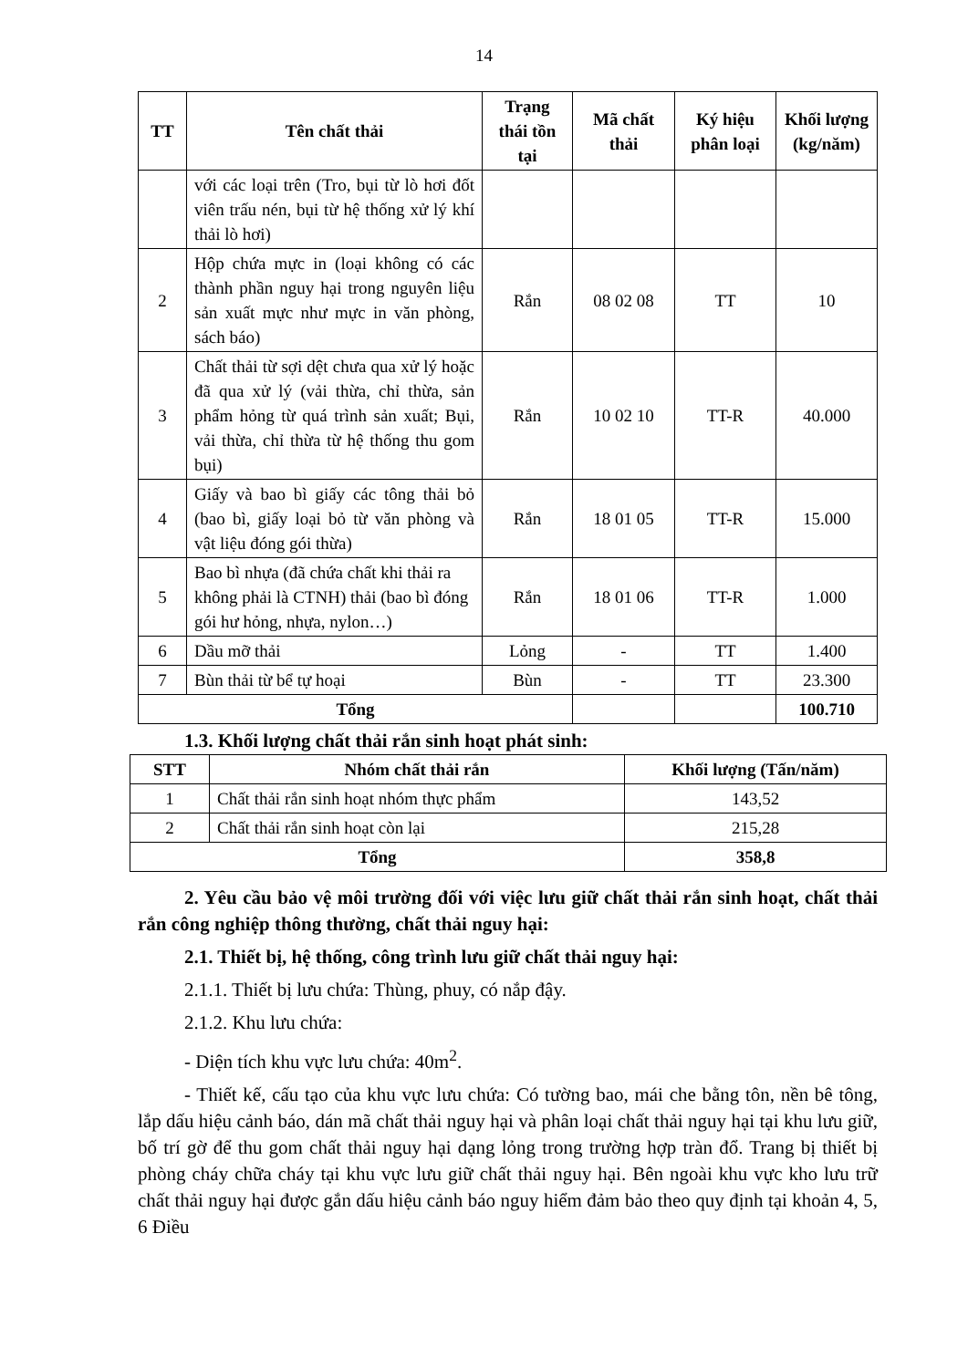14
| TT | Tên chất thải | Trạng thái tồn tại | Mã chất thải | Ký hiệu phân loại | Khối lượng (kg/năm) |
| --- | --- | --- | --- | --- | --- |
| | với các loại trên (Tro, bụi từ lò hơi đốt viên trấu nén, bụi từ hệ thống xử lý khí thải lò hơi) | | | | |
| 2 | Hộp chứa mực in (loại không có các thành phần nguy hại trong nguyên liệu sản xuất mực như mực in văn phòng, sách báo) | Rắn | 08 02 08 | TT | 10 |
| 3 | Chất thải từ sợi dệt chưa qua xử lý hoặc đã qua xử lý (vải thừa, chỉ thừa, sản phẩm hỏng từ quá trình sản xuất; Bụi, vải thừa, chỉ thừa từ hệ thống thu gom bụi) | Rắn | 10 02 10 | TT-R | 40.000 |
| 4 | Giấy và bao bì giấy các tông thải bỏ (bao bì, giấy loại bỏ từ văn phòng và vật liệu đóng gói thừa) | Rắn | 18 01 05 | TT-R | 15.000 |
| 5 | Bao bì nhựa (đã chứa chất khi thải ra không phải là CTNH) thải (bao bì đóng gói hư hỏng, nhựa, nylon…) | Rắn | 18 01 06 | TT-R | 1.000 |
| 6 | Dầu mỡ thải | Lỏng | - | TT | 1.400 |
| 7 | Bùn thải từ bể tự hoại | Bùn | - | TT | 23.300 |
| Tổng | | | | | 100.710 |
1.3. Khối lượng chất thải rắn sinh hoạt phát sinh:
| STT | Nhóm chất thải rắn | Khối lượng (Tấn/năm) |
| --- | --- | --- |
| 1 | Chất thải rắn sinh hoạt nhóm thực phẩm | 143,52 |
| 2 | Chất thải rắn sinh hoạt còn lại | 215,28 |
| Tổng | | 358,8 |
2. Yêu cầu bảo vệ môi trường đối với việc lưu giữ chất thải rắn sinh hoạt, chất thải rắn công nghiệp thông thường, chất thải nguy hại:
2.1. Thiết bị, hệ thống, công trình lưu giữ chất thải nguy hại:
2.1.1. Thiết bị lưu chứa: Thùng, phuy, có nắp đậy.
2.1.2. Khu lưu chứa:
- Diện tích khu vực lưu chứa: 40m<sup>2</sup>.
- Thiết kế, cấu tạo của khu vực lưu chứa: Có tường bao, mái che bằng tôn, nền bê tông, lắp dấu hiệu cảnh báo, dán mã chất thải nguy hại và phân loại chất thải nguy hại tại khu lưu giữ, bố trí gờ để thu gom chất thải nguy hại dạng lỏng trong trường hợp tràn đổ. Trang bị thiết bị phòng cháy chữa cháy tại khu vực lưu giữ chất thải nguy hại. Bên ngoài khu vực kho lưu trữ chất thải nguy hại được gắn dấu hiệu cảnh báo nguy hiểm đảm bảo theo quy định tại khoản 4, 5, 6 Điều